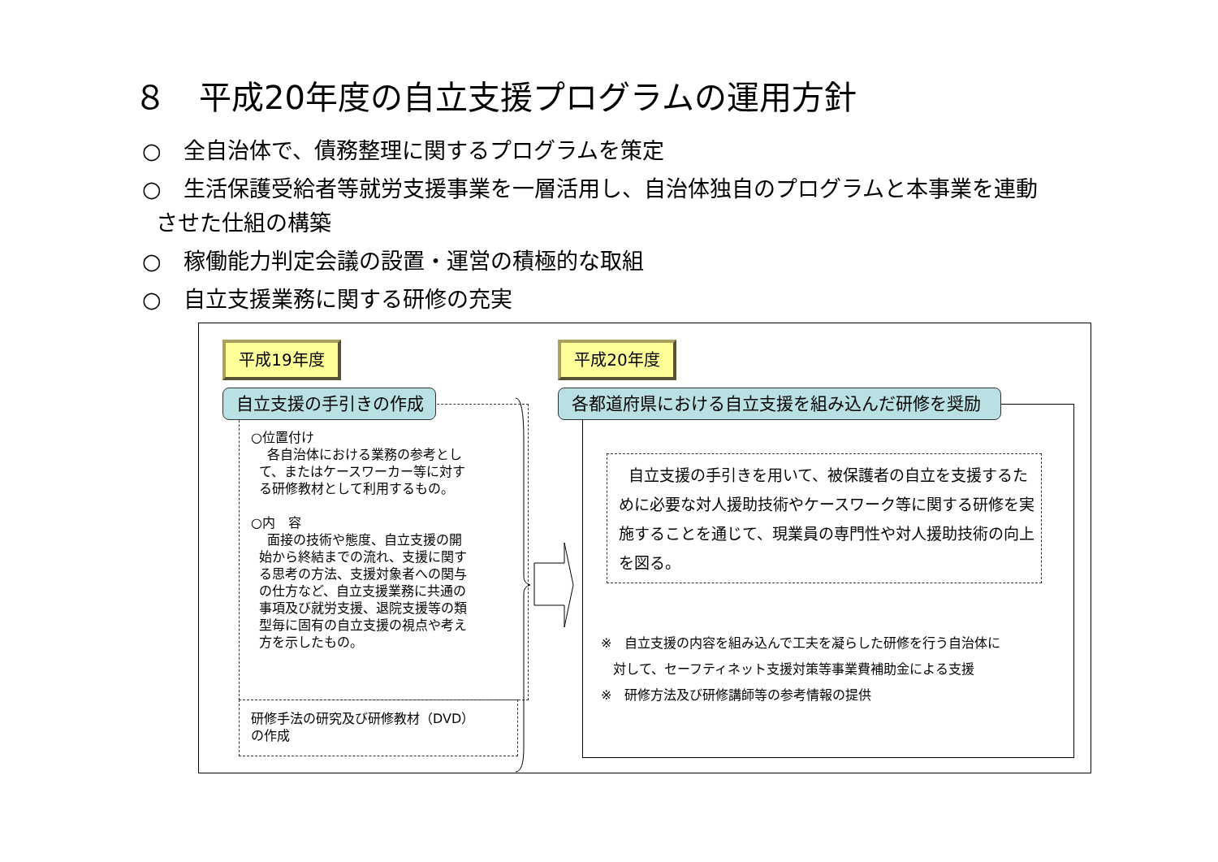８　平成20年度の自立支援プログラムの運用方針
○　全自治体で、債務整理に関するプログラムを策定
○　生活保護受給者等就労支援事業を一層活用し、自治体独自のプログラムと本事業を連動
させた仕組の構築
○　稼働能力判定会議の設置・運営の積極的な取組
○　自立支援業務に関する研修の充実
平成19年度 平成20年度
○位置付け
各自治体における業務の参考とし
て、またはケースワーカー等に対す
る研修教材として利用するもの。
○内　容
面接の技術や態度、自立支援の開
始から終結までの流れ、支援に関す
る思考の方法、支援対象者への関与
の仕方など、自立支援業務に共通の
事項及び就労支援、退院支援等の類
型毎に固有の自立支援の視点や考え
方を示したもの。
自立支援の手引きの作成
研修手法の研究及び研修教材（DVD）
の作成
各都道府県における自立支援を組み込んだ研修を奨励
自立支援の手引きを用いて、被保護者の自立を支援するために必要な対人援助技術やケースワーク等に関する研修を実施することを通じて、現業員の専門性や対人援助技術の向上を図る。
※　自立支援の内容を組み込んで工夫を凝らした研修を行う自治体に
対して、セーフティネット支援対策等事業費補助金による支援
※　研修方法及び研修講師等の参考情報の提供